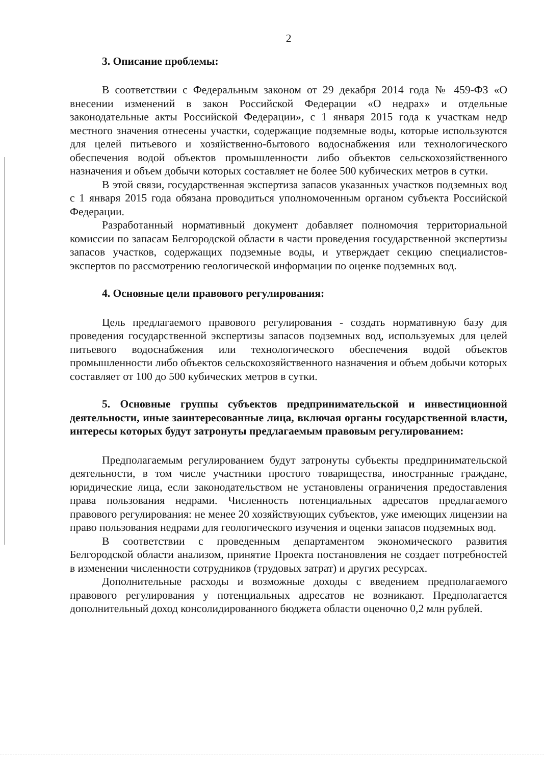2
3. Описание проблемы:
В соответствии с Федеральным законом от 29 декабря 2014 года № 459-ФЗ «О внесении изменений в закон Российской Федерации «О недрах» и отдельные законодательные акты Российской Федерации», с 1 января 2015 года к участкам недр местного значения отнесены участки, содержащие подземные воды, которые используются для целей питьевого и хозяйственно-бытового водоснабжения или технологического обеспечения водой объектов промышленности либо объектов сельскохозяйственного назначения и объем добычи которых составляет не более 500 кубических метров в сутки.
В этой связи, государственная экспертиза запасов указанных участков подземных вод с 1 января 2015 года обязана проводиться уполномоченным органом субъекта Российской Федерации.
Разработанный нормативный документ добавляет полномочия территориальной комиссии по запасам Белгородской области в части проведения государственной экспертизы запасов участков, содержащих подземные воды, и утверждает секцию специалистов-экспертов по рассмотрению геологической информации по оценке подземных вод.
4. Основные цели правового регулирования:
Цель предлагаемого правового регулирования - создать нормативную базу для проведения государственной экспертизы запасов подземных вод, используемых для целей питьевого водоснабжения или технологического обеспечения водой объектов промышленности либо объектов сельскохозяйственного назначения и объем добычи которых составляет от 100 до 500 кубических метров в сутки.
5. Основные группы субъектов предпринимательской и инвестиционной деятельности, иные заинтересованные лица, включая органы государственной власти, интересы которых будут затронуты предлагаемым правовым регулированием:
Предполагаемым регулированием будут затронуты субъекты предпринимательской деятельности, в том числе участники простого товарищества, иностранные граждане, юридические лица, если законодательством не установлены ограничения предоставления права пользования недрами. Численность потенциальных адресатов предлагаемого правового регулирования: не менее 20 хозяйствующих субъектов, уже имеющих лицензии на право пользования недрами для геологического изучения и оценки запасов подземных вод.
В соответствии с проведенным департаментом экономического развития Белгородской области анализом, принятие Проекта постановления не создает потребностей в изменении численности сотрудников (трудовых затрат) и других ресурсах.
Дополнительные расходы и возможные доходы с введением предполагаемого правового регулирования у потенциальных адресатов не возникают. Предполагается дополнительный доход консолидированного бюджета области оценочно 0,2 млн рублей.